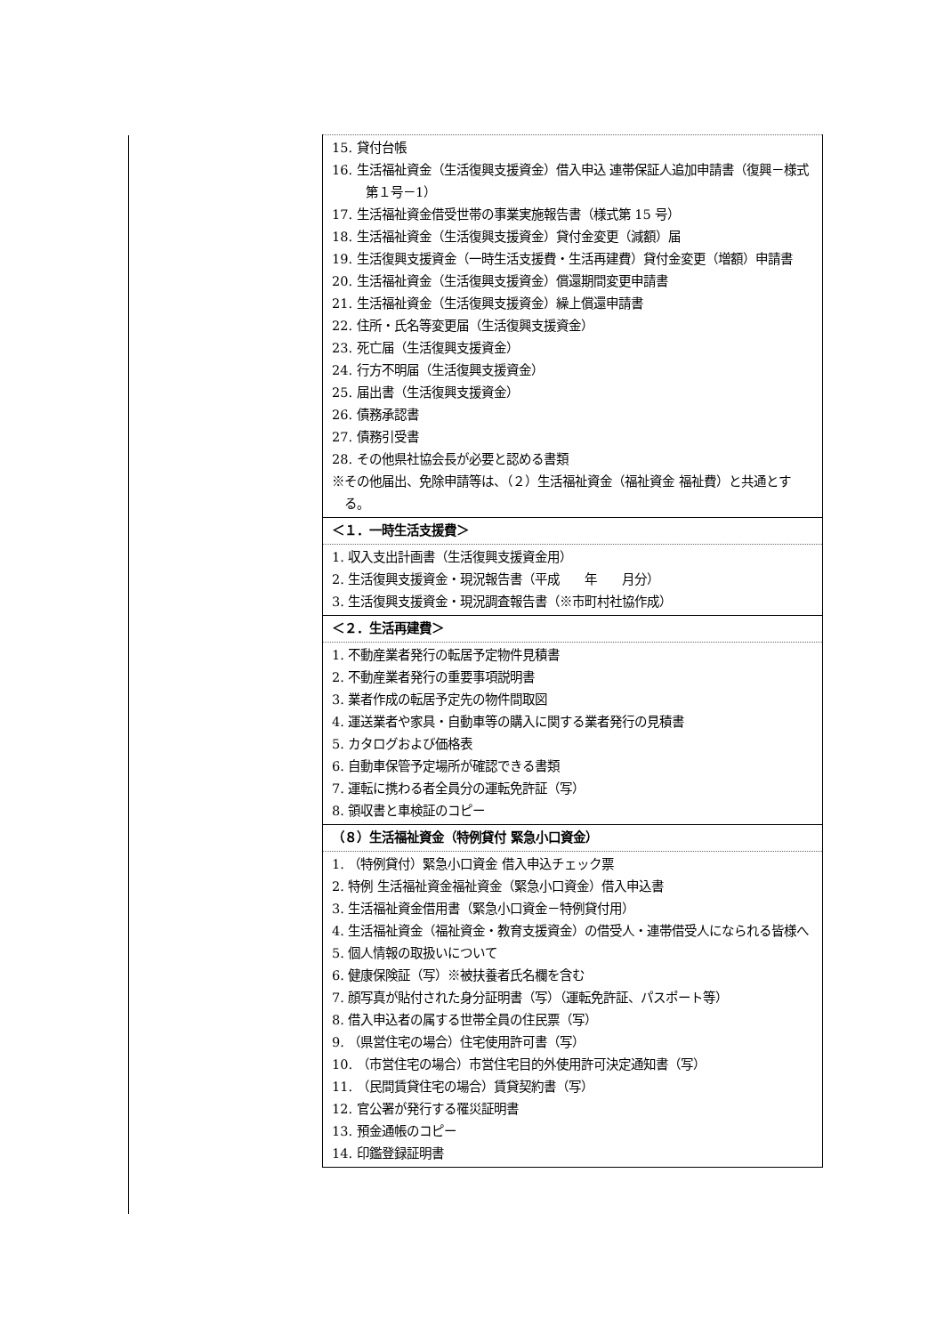| 15. 貸付台帳 16. 生活福祉資金（生活復興支援資金）借入申込 連帯保証人追加申請書（復興－様式第１号－1） 17. 生活福祉資金借受世帯の事業実施報告書（様式第 15 号） 18. 生活福祉資金（生活復興支援資金）貸付金変更（減額）届 19. 生活復興支援資金（一時生活支援費・生活再建費）貸付金変更（増額）申請書 20. 生活福祉資金（生活復興支援資金）償還期間変更申請書 21. 生活福祉資金（生活復興支援資金）繰上償還申請書 22. 住所・氏名等変更届（生活復興支援資金） 23. 死亡届（生活復興支援資金） 24. 行方不明届（生活復興支援資金） 25. 届出書（生活復興支援資金） 26. 債務承認書 27. 債務引受書 28. その他県社協会長が必要と認める書類 ※その他届出、免除申請等は、（２）生活福祉資金（福祉資金 福祉費）と共通とする。 |
| ＜１．一時生活支援費＞ |
| 1. 収入支出計画書（生活復興支援資金用） 2. 生活復興支援資金・現況報告書（平成 年 月分） 3. 生活復興支援資金・現況調査報告書（※市町村社協作成） |
| ＜２．生活再建費＞ |
| 1. 不動産業者発行の転居予定物件見積書 2. 不動産業者発行の重要事項説明書 3. 業者作成の転居予定先の物件間取図 4. 運送業者や家具・自動車等の購入に関する業者発行の見積書 5. カタログおよび価格表 6. 自動車保管予定場所が確認できる書類 7. 運転に携わる者全員分の運転免許証（写） 8. 領収書と車検証のコピー |
| （８）生活福祉資金（特例貸付 緊急小口資金） |
| 1. （特例貸付）緊急小口資金 借入申込チェック票 2. 特例 生活福祉資金福祉資金（緊急小口資金）借入申込書 3. 生活福祉資金借用書（緊急小口資金－特例貸付用） 4. 生活福祉資金（福祉資金・教育支援資金）の借受人・連帯借受人になられる皆様へ 5. 個人情報の取扱いについて 6. 健康保険証（写）※被扶養者氏名欄を含む 7. 顔写真が貼付された身分証明書（写）（運転免許証、パスポート等） 8. 借入申込者の属する世帯全員の住民票（写） 9. （県営住宅の場合）住宅使用許可書（写） 10. （市営住宅の場合）市営住宅目的外使用許可決定通知書（写） 11. （民間賃貸住宅の場合）賃貸契約書（写） 12. 官公署が発行する罹災証明書 13. 預金通帳のコピー 14. 印鑑登録証明書 |